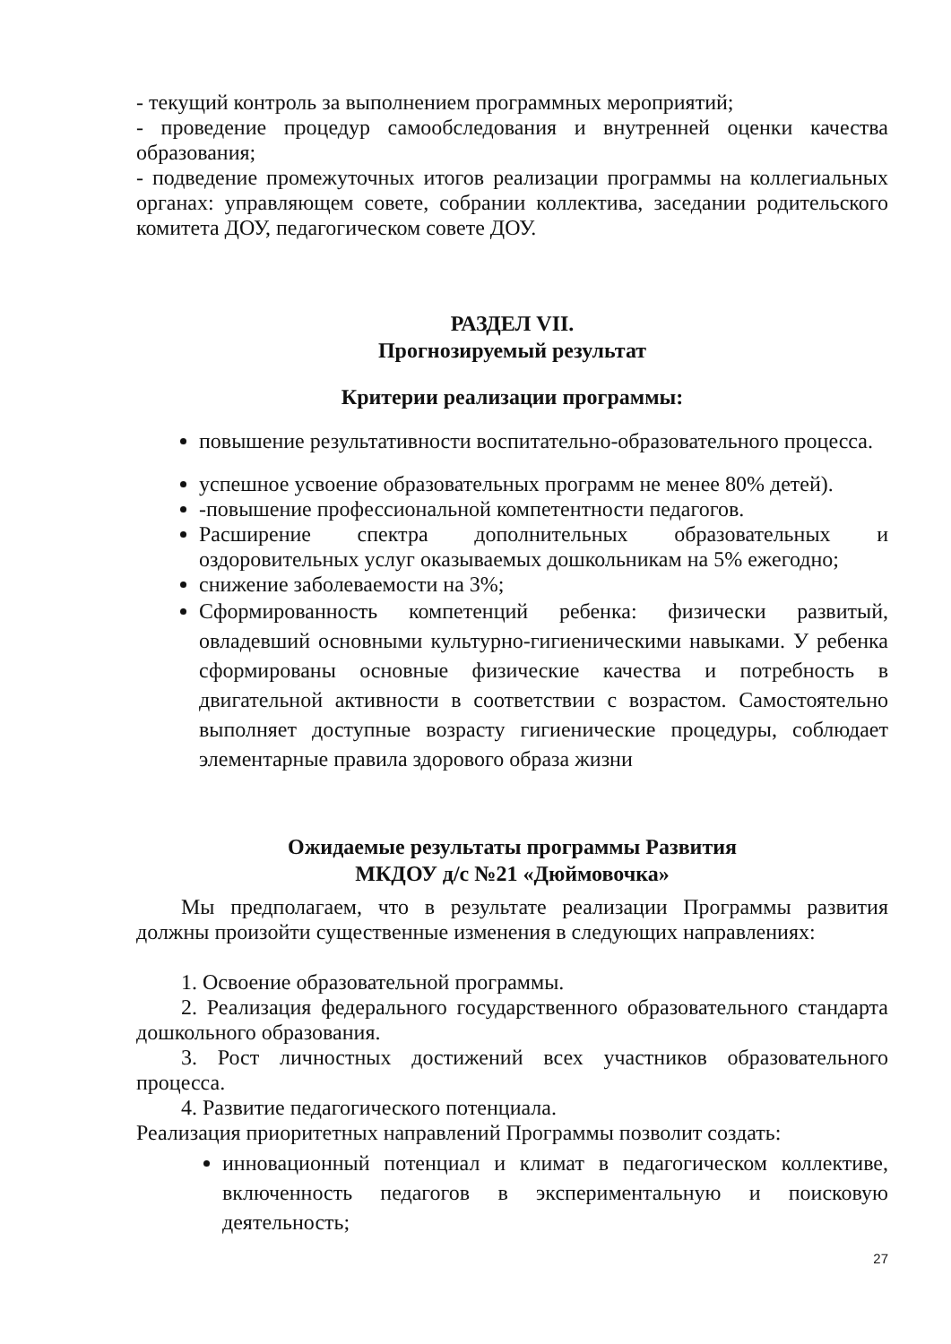- текущий контроль за выполнением программных мероприятий;
- проведение процедур самообследования и внутренней оценки качества образования;
- подведение промежуточных итогов реализации программы на коллегиальных органах: управляющем совете, собрании коллектива, заседании родительского комитета ДОУ, педагогическом совете ДОУ.
РАЗДЕЛ VII.
Прогнозируемый результат
Критерии реализации программы:
повышение результативности воспитательно-образовательного процесса.
успешное усвоение образовательных программ не менее 80% детей).
-повышение профессиональной компетентности педагогов.
Расширение спектра дополнительных образовательных и оздоровительных услуг оказываемых дошкольникам на 5% ежегодно;
снижение заболеваемости на 3%;
Сформированность компетенций ребенка: физически развитый, овладевший основными культурно-гигиеническими навыками. У ребенка сформированы основные физические качества и потребность в двигательной активности в соответствии с возрастом. Самостоятельно выполняет доступные возрасту гигиенические процедуры, соблюдает элементарные правила здорового образа жизни
Ожидаемые результаты программы Развития
МКДОУ д/с №21 «Дюймовочка»
Мы предполагаем, что в результате реализации Программы развития должны произойти существенные изменения в следующих направлениях:
1. Освоение образовательной программы.
2. Реализация федерального государственного образовательного стандарта дошкольного образования.
3. Рост личностных достижений всех участников образовательного процесса.
4. Развитие педагогического потенциала.
Реализация приоритетных направлений Программы позволит создать:
инновационный потенциал и климат в педагогическом коллективе, включенность педагогов в экспериментальную и поисковую деятельность;
27